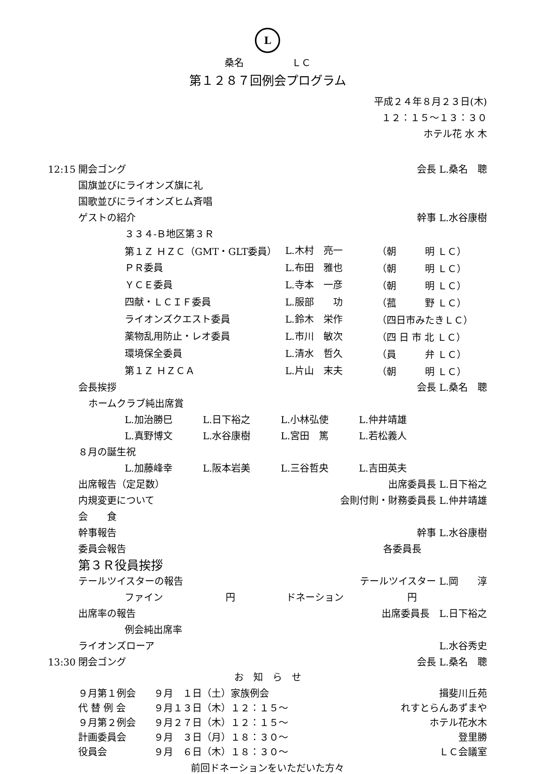L
桑名　　　　　ＬＣ
第１２８７回例会プログラム
平成２４年８月２３日(木)
１２：１５〜１３：３０
ホテル花 水 木
12:15 開会ゴング 会長 L.桑名　聰
国旗並びにライオンズ旗に礼
国歌並びにライオンズヒム斉唱
ゲストの紹介 幹事 L.水谷康樹
３３４-Ｂ地区第３Ｒ
| 第１Ｚ ＨＺＣ（GMT・GLT委員） | L.木村 亮一 | （朝 明 ＬＣ） |
| ＰＲ委員 | L.布田 雅也 | （朝 明 ＬＣ） |
| ＹＣＥ委員 | L.寺本 一彦 | （朝 明 ＬＣ） |
| 四献・ＬＣＩＦ委員 | L.服部 功 | （菰 野 ＬＣ） |
| ライオンズクエスト委員 | L.鈴木 栄作 | （四日市みたきＬＣ） |
| 薬物乱用防止・レオ委員 | L.市川 敏次 | （四 日 市 北 ＬＣ） |
| 環境保全委員 | L.清水 哲久 | （員 弁 ＬＣ） |
| 第１Ｚ ＨＺＣＡ | L.片山 末夫 | （朝 明 ＬＣ） |
会長挨拶 会長 L.桑名　聰
ホームクラブ純出席賞
L.加治勝巳 L.日下裕之 L.小林弘使 L.仲井靖雄
L.真野博文 L.水谷康樹 L.宮田　篤 L.若松義人
８月の誕生祝
L.加藤峰幸 L.阪本岩美 L.三谷哲央 L.吉田英夫
出席報告（定足数） 出席委員長 L.日下裕之
内規変更について 会則付則・財務委員長 L.仲井靖雄
会　　食
幹事報告 幹事 L.水谷康樹
委員会報告 各委員長
第３Ｒ役員挨拶
テールツイスターの報告 テールツイスター L.岡　　淳
ファイン 円 ドネーション 円
出席率の報告 出席委員長　L.日下裕之
例会純出席率
ライオンズローア L.水谷秀史
13:30 閉会ゴング 会長 L.桑名　聰
お　知　ら　せ
| ９月第１例会 | ９月 １日（土）家族例会 | 揖斐川丘苑 |
| 代 替 例 会 | ９月１３日（木）１２：１５〜 | れすとらんあずまや |
| ９月第２例会 | ９月２７日（木）１２：１５〜 | ホテル花水木 |
| 計画委員会 | ９月 ３日（月）１８：３０〜 | 登里勝 |
| 役員会 | ９月 ６日（木）１８：３０〜 | ＬＣ会議室 |
前回ドネーションをいただいた方々